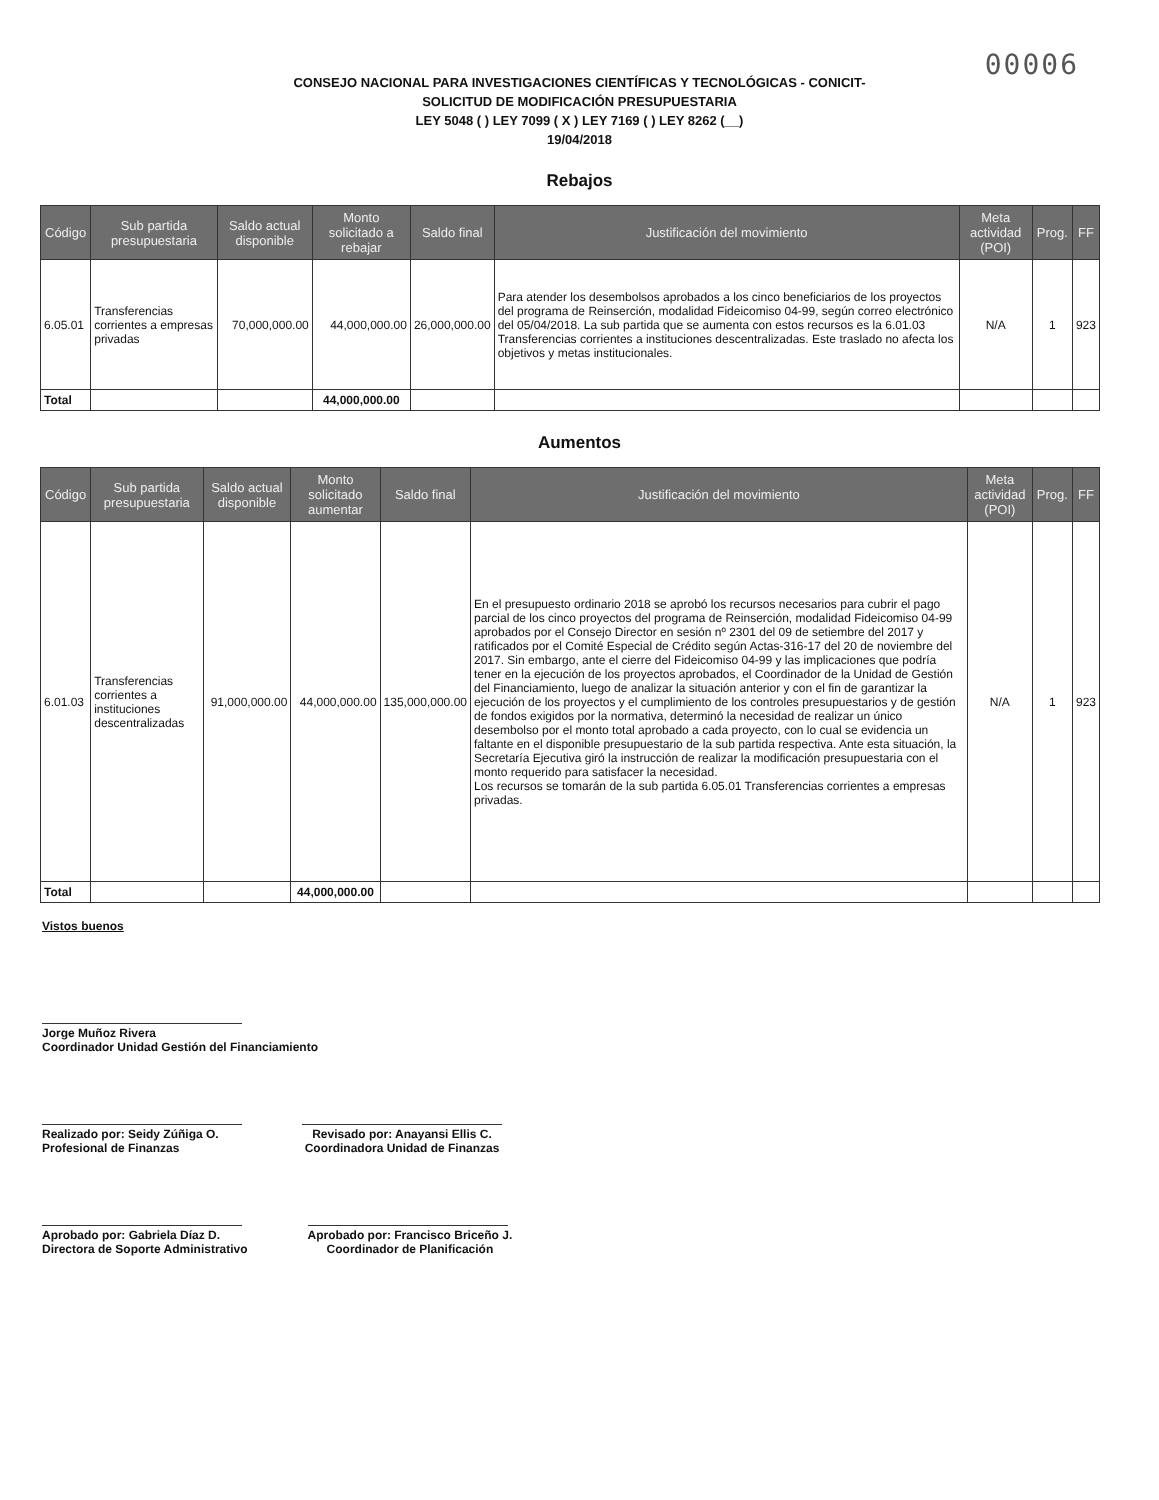00006
CONSEJO NACIONAL PARA INVESTIGACIONES CIENTÍFICAS Y TECNOLÓGICAS - CONICIT-
SOLICITUD DE MODIFICACIÓN PRESUPUESTARIA
LEY 5048 ( ) LEY 7099 ( X ) LEY 7169 ( ) LEY 8262 (__)
19/04/2018
Rebajos
| Código | Sub partida presupuestaria | Saldo actual disponible | Monto solicitado a rebajar | Saldo final | Justificación del movimiento | Meta actividad (POI) | Prog. | FF |
| --- | --- | --- | --- | --- | --- | --- | --- | --- |
| 6.05.01 | Transferencias corrientes a empresas privadas | 70,000,000.00 | 44,000,000.00 | 26,000,000.00 | Para atender los desembolsos aprobados a los cinco beneficiarios de los proyectos del programa de Reinserción, modalidad Fideicomiso 04-99, según correo electrónico del 05/04/2018. La sub partida que se aumenta con estos recursos es la 6.01.03 Transferencias corrientes a instituciones descentralizadas. Este traslado no afecta los objetivos y metas institucionales. | N/A | 1 | 923 |
| Total | | | 44,000,000.00 | | | | | |
Aumentos
| Código | Sub partida presupuestaria | Saldo actual disponible | Monto solicitado aumentar | Saldo final | Justificación del movimiento | Meta actividad (POI) | Prog. | FF |
| --- | --- | --- | --- | --- | --- | --- | --- | --- |
| 6.01.03 | Transferencias corrientes a instituciones descentralizadas | 91,000,000.00 | 44,000,000.00 | 135,000,000.00 | En el presupuesto ordinario 2018 se aprobó los recursos necesarios para cubrir el pago parcial de los cinco proyectos del programa de Reinserción, modalidad Fideicomiso 04-99 aprobados por el Consejo Director en sesión nº 2301 del 09 de setiembre del 2017 y ratificados por el Comité Especial de Crédito según Actas-316-17 del 20 de noviembre del 2017. Sin embargo, ante el cierre del Fideicomiso 04-99 y las implicaciones que podría tener en la ejecución de los proyectos aprobados, el Coordinador de la Unidad de Gestión del Financiamiento, luego de analizar la situación anterior y con el fin de garantizar la ejecución de los proyectos y el cumplimiento de los controles presupuestarios y de gestión de fondos exigidos por la normativa, determinó la necesidad de realizar un único desembolso por el monto total aprobado a cada proyecto, con lo cual se evidencia un faltante en el disponible presupuestario de la sub partida respectiva. Ante esta situación, la Secretaría Ejecutiva giró la instrucción de realizar la modificación presupuestaria con el monto requerido para satisfacer la necesidad. Los recursos se tomarán de la sub partida 6.05.01 Transferencias corrientes a empresas privadas. | N/A | 1 | 923 |
| Total | | | 44,000,000.00 | | | | | |
Vistos buenos
Jorge Muñoz Rivera
Coordinador Unidad Gestión del Financiamiento
Realizado por: Seidy Zúñiga O.
Profesional de Finanzas
Revisado por: Anayansi Ellis C.
Coordinadora Unidad de Finanzas
Aprobado por: Gabriela Díaz D.
Directora de Soporte Administrativo
Aprobado por: Francisco Briceño J.
Coordinador de Planificación